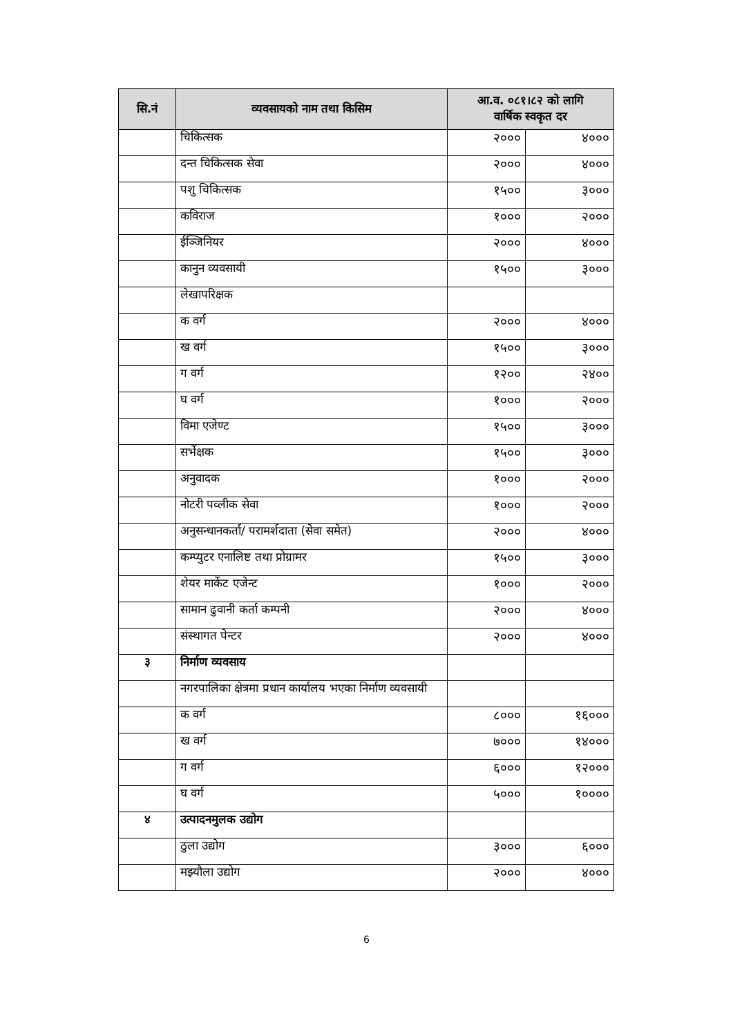| सि.नं | व्यवसायको नाम तथा किसिम | आ.व. ०८१।८२ को लागि वार्षिक स्वकृत दर | |
| --- | --- | --- | --- |
| | चिकित्सक | २००० | ४००० |
| | दन्त चिकित्सक सेवा | २००० | ४००० |
| | पशु चिकित्सक | १५०० | ३००० |
| | कविराज | १००० | २००० |
| | ईञ्जिनियर | २००० | ४००० |
| | कानुन व्यवसायी | १५०० | ३००० |
| | लेखापरिक्षक | | |
| | क वर्ग | २००० | ४००० |
| | ख वर्ग | १५०० | ३००० |
| | ग वर्ग | १२०० | २४०० |
| | घ वर्ग | १००० | २००० |
| | विमा एजेण्ट | १५०० | ३००० |
| | सर्भेक्षक | १५०० | ३००० |
| | अनुवादक | १००० | २००० |
| | नोटरी पव्लीक सेवा | १००० | २००० |
| | अनुसन्धानकर्ता/ परामर्शदाता (सेवा समेत) | २००० | ४००० |
| | कम्प्युटर एनालिष्ट तथा प्रोग्रामर | १५०० | ३००० |
| | शेयर मार्केट एजेन्ट | १००० | २००० |
| | सामान ढुवानी कर्ता कम्पनी | २००० | ४००० |
| | संस्थागत पेन्टर | २००० | ४००० |
| ३ | निर्माण व्यवसाय | | |
| | नगरपालिका क्षेत्रमा प्रधान कार्यालय भएका निर्माण व्यवसायी | | |
| | क वर्ग | ८००० | १६००० |
| | ख वर्ग | ७००० | १४००० |
| | ग वर्ग | ६००० | १२००० |
| | घ वर्ग | ५००० | १०००० |
| ४ | उत्पादनमुलक उद्योग | | |
| | ठुला उद्योग | ३००० | ६००० |
| | मझ्यौला उद्योग | २००० | ४००० |
6